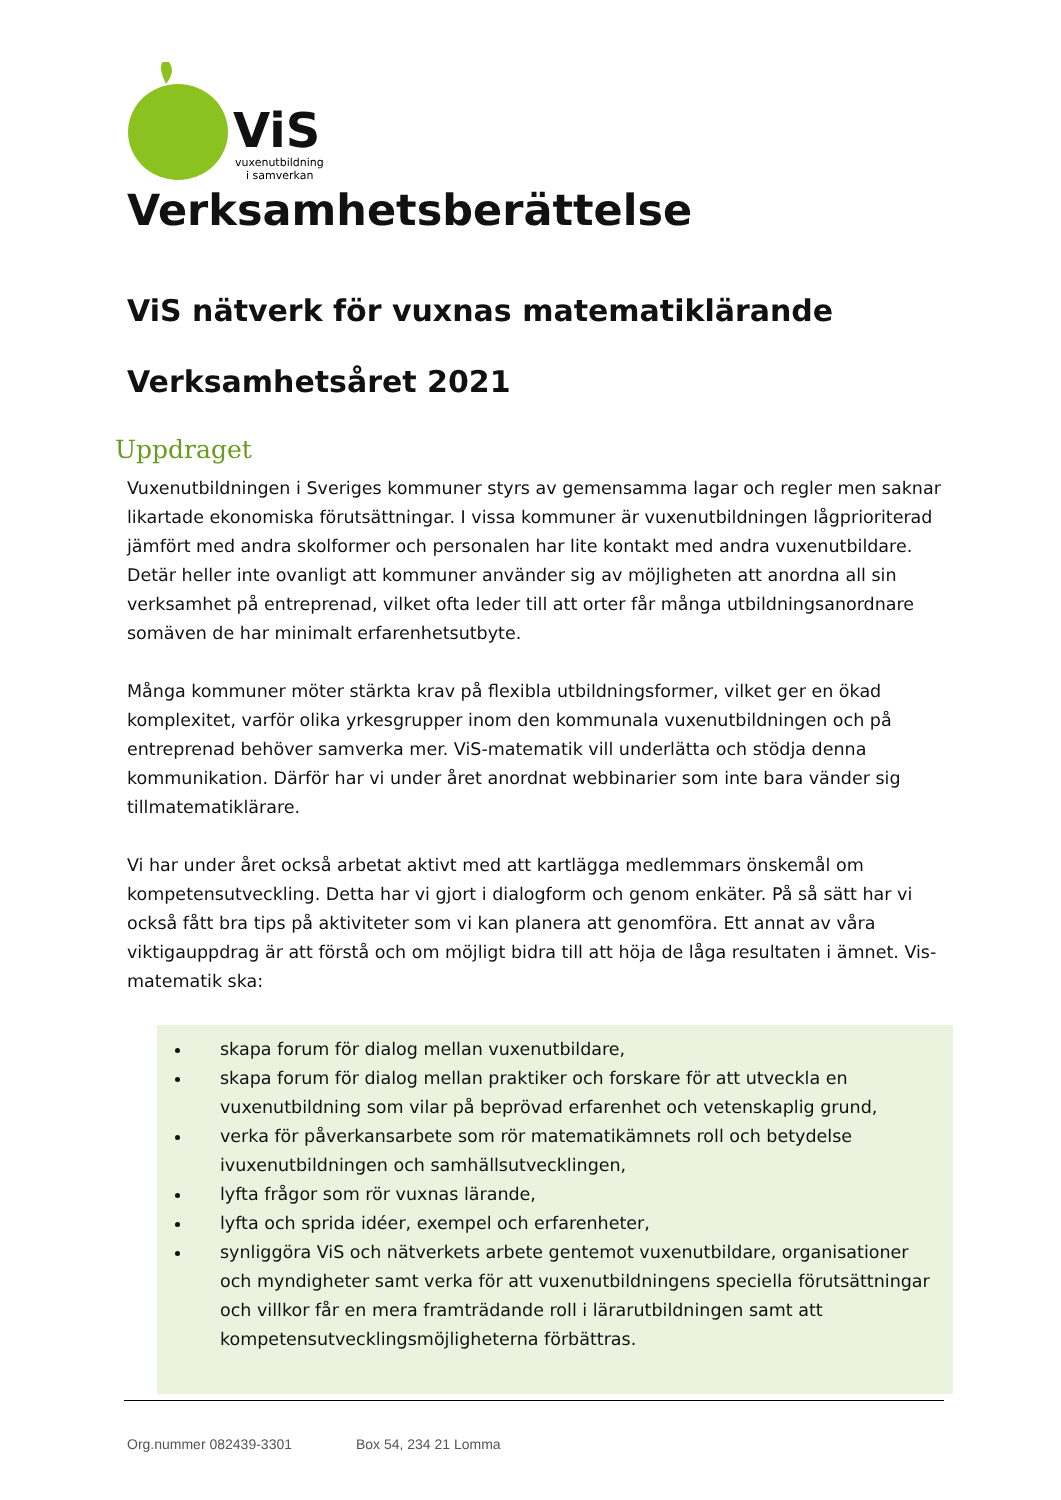ViS
vuxenutbildning
i samverkan
Verksamhetsberättelse
ViS nätverk för vuxnas matematiklärande
Verksamhetsåret 2021
Uppdraget
Vuxenutbildningen i Sveriges kommuner styrs av gemensamma lagar och regler men saknar likartade ekonomiska förutsättningar. I vissa kommuner är vuxenutbildningen lågprioriterad jämfört med andra skolformer och personalen har lite kontakt med andra vuxenutbildare. Detär heller inte ovanligt att kommuner använder sig av möjligheten att anordna all sin verksamhet på entreprenad, vilket ofta leder till att orter får många utbildningsanordnare somäven de har minimalt erfarenhetsutbyte.
Många kommuner möter stärkta krav på flexibla utbildningsformer, vilket ger en ökad komplexitet, varför olika yrkesgrupper inom den kommunala vuxenutbildningen och på entreprenad behöver samverka mer. ViS-matematik vill underlätta och stödja denna kommunikation. Därför har vi under året anordnat webbinarier som inte bara vänder sig tillmatematiklärare.
Vi har under året också arbetat aktivt med att kartlägga medlemmars önskemål om kompetensutveckling. Detta har vi gjort i dialogform och genom enkäter. På så sätt har vi också fått bra tips på aktiviteter som vi kan planera att genomföra. Ett annat av våra viktigauppdrag är att förstå och om möjligt bidra till att höja de låga resultaten i ämnet. Vis-matematik ska:
skapa forum för dialog mellan vuxenutbildare,
skapa forum för dialog mellan praktiker och forskare för att utveckla en vuxenutbildning som vilar på beprövad erfarenhet och vetenskaplig grund,
verka för påverkansarbete som rör matematikämnets roll och betydelse ivuxenutbildningen och samhällsutvecklingen,
lyfta frågor som rör vuxnas lärande,
lyfta och sprida idéer, exempel och erfarenheter,
synliggöra ViS och nätverkets arbete gentemot vuxenutbildare, organisationer och myndigheter samt verka för att vuxenutbildningens speciella förutsättningar och villkor får en mera framträdande roll i lärarutbildningen samt att kompetensutvecklingsmöjligheterna förbättras.
Org.nummer 082439-3301 Box 54, 234 21 Lomma